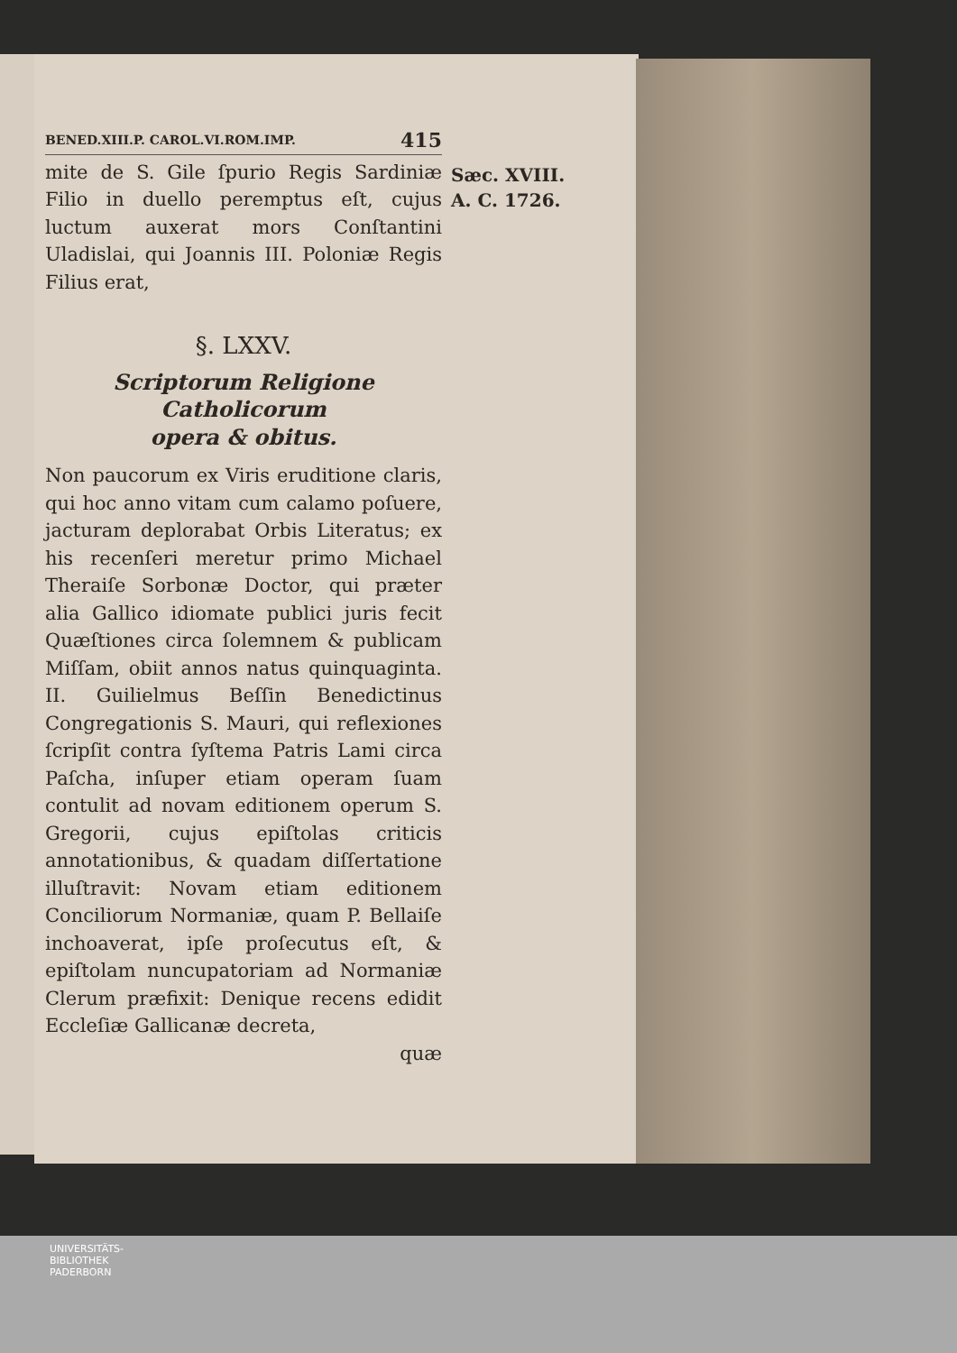BENED.XIII.P. CAROL.VI.ROM.IMP. 415
mite de S. Gile ſpurio Regis Sardiniæ Filio in duello peremptus eſt, cujus luctum auxerat mors Conſtantini Uladislai, qui Joannis III. Poloniæ Regis Filius erat,
§. LXXV.
Scriptorum Religione Catholicorum
opera & obitus.
Non paucorum ex Viris eruditione claris, qui hoc anno vitam cum calamo poſuere, jacturam deplorabat Orbis Literatus; ex his recenſeri meretur primo Michael Theraiſe Sorbonæ Doctor, qui præter alia Gallico idiomate publici juris fecit Quæſtiones circa ſolemnem & publicam Miſſam, obiit annos natus quinquaginta. II. Guilielmus Beſſin Benedictinus Congregationis S. Mauri, qui reflexiones ſcripſit contra ſyſtema Patris Lami circa Paſcha, inſuper etiam operam ſuam contulit ad novam editionem operum S. Gregorii, cujus epiſtolas criticis annotationibus, & quadam diſſertatione illuſtravit: Novam etiam editionem Conciliorum Normaniæ, quam P. Bellaiſe inchoaverat, ipſe proſecutus eſt, & epiſtolam nuncupatoriam ad Normaniæ Clerum præfixit: Denique recens edidit Eccleſiæ Gallicanæ decreta,
quæ
Sæc. XVIII.
A. C. 1726.
UNIVERSITÄTS-
BIBLIOTHEK
PADERBORN